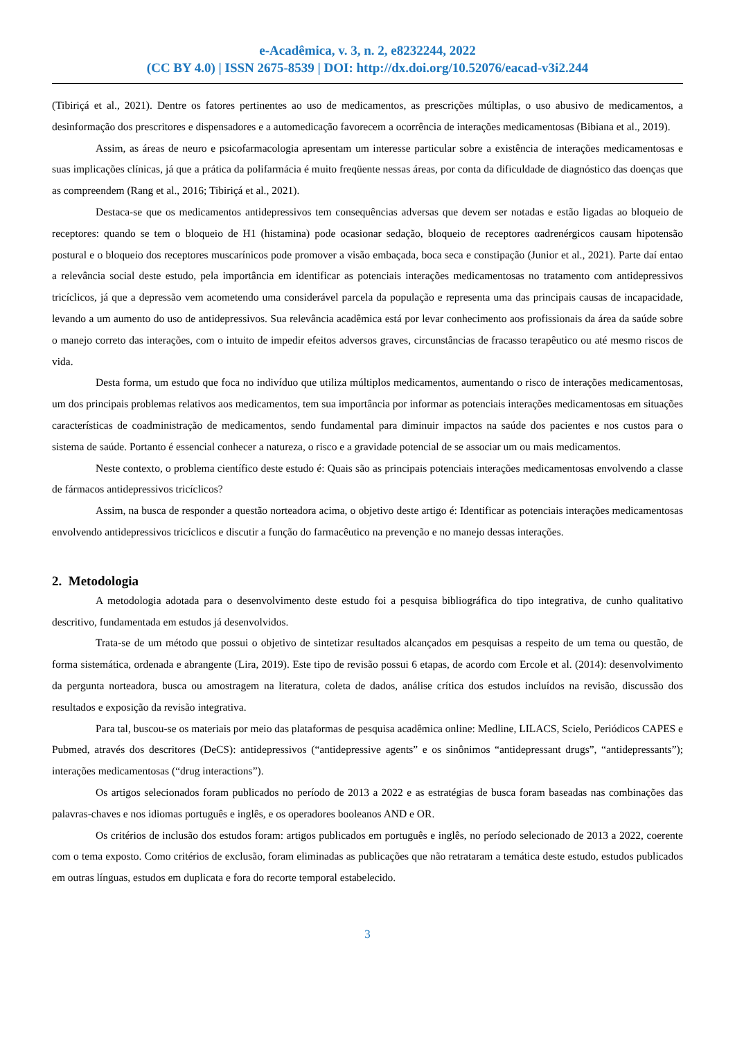e-Acadêmica, v. 3, n. 2, e8232244, 2022
(CC BY 4.0) | ISSN 2675-8539 | DOI: http://dx.doi.org/10.52076/eacad-v3i2.244
(Tibiriçá et al., 2021). Dentre os fatores pertinentes ao uso de medicamentos, as prescrições múltiplas, o uso abusivo de medicamentos, a desinformação dos prescritores e dispensadores e a automedicação favorecem a ocorrência de interações medicamentosas (Bibiana et al., 2019).
Assim, as áreas de neuro e psicofarmacologia apresentam um interesse particular sobre a existência de interações medicamentosas e suas implicações clínicas, já que a prática da polifarmácia é muito freqüente nessas áreas, por conta da dificuldade de diagnóstico das doenças que as compreendem (Rang et al., 2016; Tibiriçá et al., 2021).
Destaca-se que os medicamentos antidepressivos tem consequências adversas que devem ser notadas e estão ligadas ao bloqueio de receptores: quando se tem o bloqueio de H1 (histamina) pode ocasionar sedação, bloqueio de receptores αadrenérgicos causam hipotensão postural e o bloqueio dos receptores muscarínicos pode promover a visão embaçada, boca seca e constipação (Junior et al., 2021). Parte daí entao a relevância social deste estudo, pela importância em identificar as potenciais interações medicamentosas no tratamento com antidepressivos tricíclicos, já que a depressão vem acometendo uma considerável parcela da população e representa uma das principais causas de incapacidade, levando a um aumento do uso de antidepressivos. Sua relevância acadêmica está por levar conhecimento aos profissionais da área da saúde sobre o manejo correto das interações, com o intuito de impedir efeitos adversos graves, circunstâncias de fracasso terapêutico ou até mesmo riscos de vida.
Desta forma, um estudo que foca no indivíduo que utiliza múltiplos medicamentos, aumentando o risco de interações medicamentosas, um dos principais problemas relativos aos medicamentos, tem sua importância por informar as potenciais interações medicamentosas em situações características de coadministração de medicamentos, sendo fundamental para diminuir impactos na saúde dos pacientes e nos custos para o sistema de saúde. Portanto é essencial conhecer a natureza, o risco e a gravidade potencial de se associar um ou mais medicamentos.
Neste contexto, o problema científico deste estudo é: Quais são as principais potenciais interações medicamentosas envolvendo a classe de fármacos antidepressivos tricíclicos?
Assim, na busca de responder a questão norteadora acima, o objetivo deste artigo é: Identificar as potenciais interações medicamentosas envolvendo antidepressivos tricíclicos e discutir a função do farmacêutico na prevenção e no manejo dessas interações.
2. Metodologia
A metodologia adotada para o desenvolvimento deste estudo foi a pesquisa bibliográfica do tipo integrativa, de cunho qualitativo descritivo, fundamentada em estudos já desenvolvidos.
Trata-se de um método que possui o objetivo de sintetizar resultados alcançados em pesquisas a respeito de um tema ou questão, de forma sistemática, ordenada e abrangente (Lira, 2019). Este tipo de revisão possui 6 etapas, de acordo com Ercole et al. (2014): desenvolvimento da pergunta norteadora, busca ou amostragem na literatura, coleta de dados, análise crítica dos estudos incluídos na revisão, discussão dos resultados e exposição da revisão integrativa.
Para tal, buscou-se os materiais por meio das plataformas de pesquisa acadêmica online: Medline, LILACS, Scielo, Periódicos CAPES e Pubmed, através dos descritores (DeCS): antidepressivos (“antidepressive agents” e os sinônimos “antidepressant drugs”, “antidepressants”); interações medicamentosas (“drug interactions”).
Os artigos selecionados foram publicados no período de 2013 a 2022 e as estratégias de busca foram baseadas nas combinações das palavras-chaves e nos idiomas português e inglês, e os operadores booleanos AND e OR.
Os critérios de inclusão dos estudos foram: artigos publicados em português e inglês, no período selecionado de 2013 a 2022, coerente com o tema exposto. Como critérios de exclusão, foram eliminadas as publicações que não retrataram a temática deste estudo, estudos publicados em outras línguas, estudos em duplicata e fora do recorte temporal estabelecido.
3